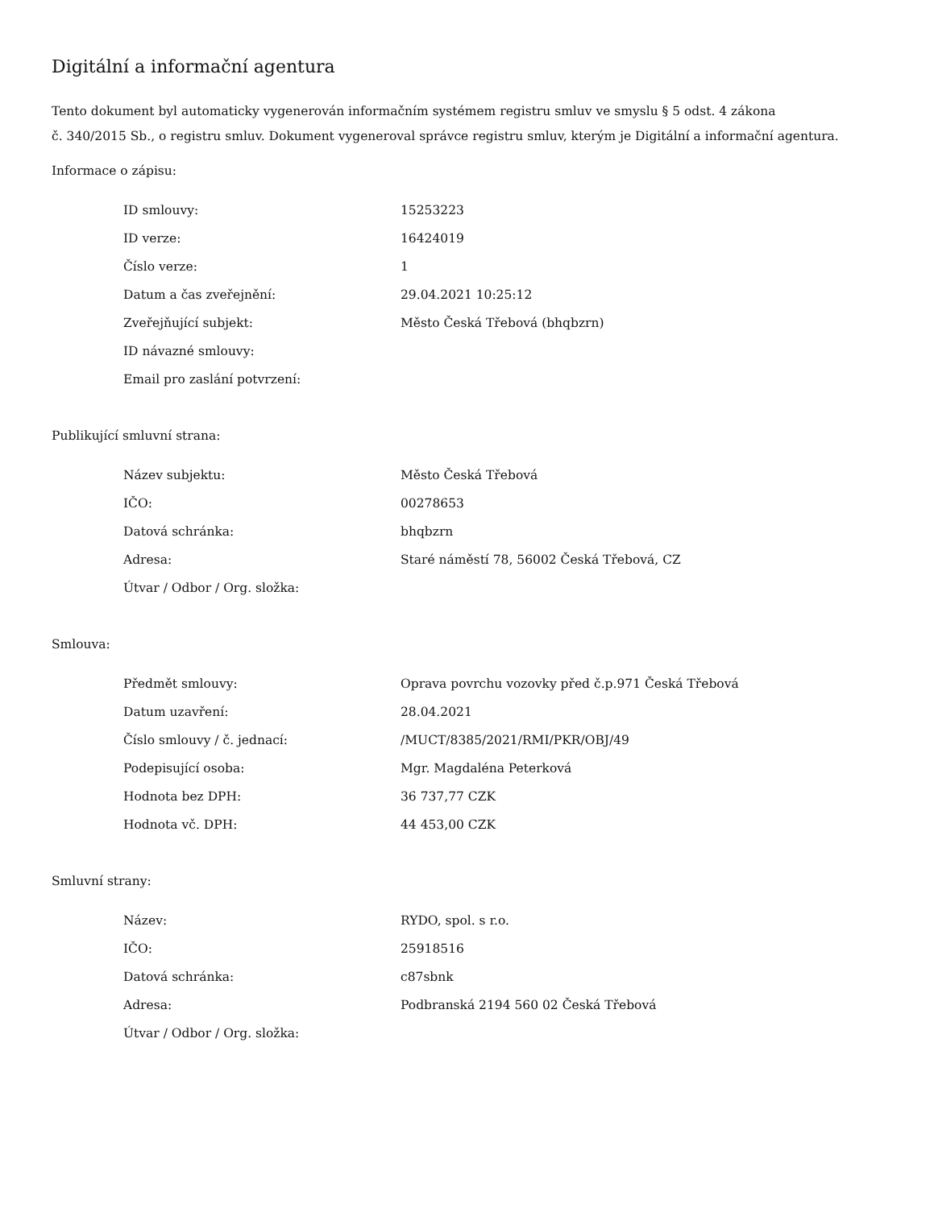Digitální a informační agentura
Tento dokument byl automaticky vygenerován informačním systémem registru smluv ve smyslu § 5 odst. 4 zákona
č. 340/2015 Sb., o registru smluv. Dokument vygeneroval správce registru smluv, kterým je Digitální a informační agentura.
Informace o zápisu:
| ID smlouvy: | 15253223 |
| ID verze: | 16424019 |
| Číslo verze: | 1 |
| Datum a čas zveřejnění: | 29.04.2021 10:25:12 |
| Zveřejňující subjekt: | Město Česká Třebová (bhqbzrn) |
| ID návazné smlouvy: | |
| Email pro zaslání potvrzení: | |
Publikující smluvní strana:
| Název subjektu: | Město Česká Třebová |
| IČO: | 00278653 |
| Datová schránka: | bhqbzrn |
| Adresa: | Staré náměstí 78, 56002 Česká Třebová, CZ |
| Útvar / Odbor / Org. složka: | |
Smlouva:
| Předmět smlouvy: | Oprava povrchu vozovky před č.p.971 Česká Třebová |
| Datum uzavření: | 28.04.2021 |
| Číslo smlouvy / č. jednací: | /MUCT/8385/2021/RMI/PKR/OBJ/49 |
| Podepisující osoba: | Mgr. Magdaléna Peterková |
| Hodnota bez DPH: | 36 737,77 CZK |
| Hodnota vč. DPH: | 44 453,00 CZK |
Smluvní strany:
| Název: | RYDO, spol. s r.o. |
| IČO: | 25918516 |
| Datová schránka: | c87sbnk |
| Adresa: | Podbranská 2194 560 02 Česká Třebová |
| Útvar / Odbor / Org. složka: | |